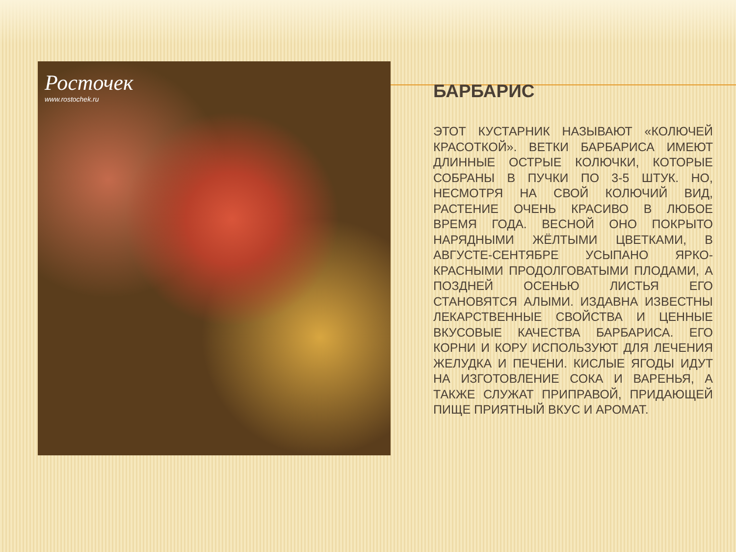Росточек
www.rostochek.ru
БАРБАРИС
ЭТОТ КУСТАРНИК НАЗЫВАЮТ «КОЛЮЧЕЙ КРАСОТКОЙ». ВЕТКИ БАРБАРИСА ИМЕЮТ ДЛИННЫЕ ОСТРЫЕ КОЛЮЧКИ, КОТОРЫЕ СОБРАНЫ В ПУЧКИ ПО 3-5 ШТУК. НО, НЕСМОТРЯ НА СВОЙ КОЛЮЧИЙ ВИД, РАСТЕНИЕ ОЧЕНЬ КРАСИВО В ЛЮБОЕ ВРЕМЯ ГОДА. ВЕСНОЙ ОНО ПОКРЫТО НАРЯДНЫМИ ЖЁЛТЫМИ ЦВЕТКАМИ, В АВГУСТЕ-СЕНТЯБРЕ УСЫПАНО ЯРКО-КРАСНЫМИ ПРОДОЛГОВАТЫМИ ПЛОДАМИ, А ПОЗДНЕЙ ОСЕНЬЮ ЛИСТЬЯ ЕГО СТАНОВЯТСЯ АЛЫМИ. ИЗДАВНА ИЗВЕСТНЫ ЛЕКАРСТВЕННЫЕ СВОЙСТВА И ЦЕННЫЕ ВКУСОВЫЕ КАЧЕСТВА БАРБАРИСА. ЕГО КОРНИ И КОРУ ИСПОЛЬЗУЮТ ДЛЯ ЛЕЧЕНИЯ ЖЕЛУДКА И ПЕЧЕНИ. КИСЛЫЕ ЯГОДЫ ИДУТ НА ИЗГОТОВЛЕНИЕ СОКА И ВАРЕНЬЯ, А ТАКЖЕ СЛУЖАТ ПРИПРАВОЙ, ПРИДАЮЩЕЙ ПИЩЕ ПРИЯТНЫЙ ВКУС И АРОМАТ.